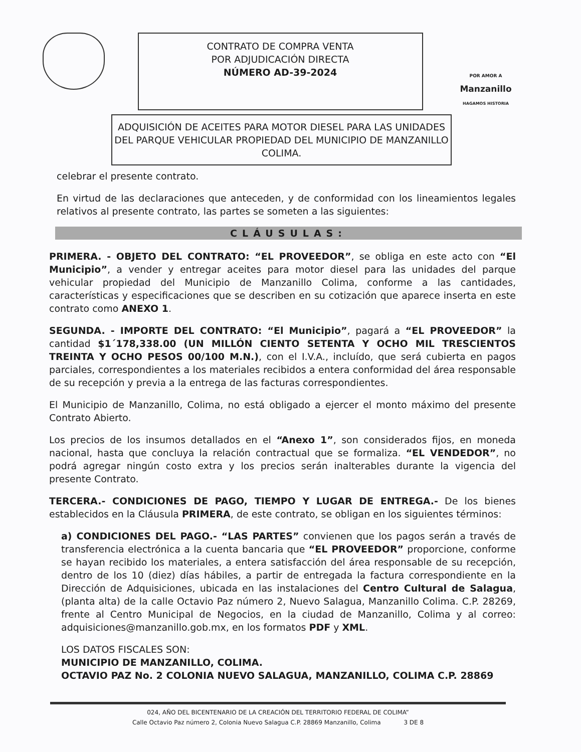CONTRATO DE COMPRA VENTA
POR ADJUDICACIÓN DIRECTA
NÚMERO AD-39-2024
POR AMOR A
Manzanillo
HAGAMOS HISTORIA
ADQUISICIÓN DE ACEITES PARA MOTOR DIESEL PARA LAS UNIDADES DEL PARQUE VEHICULAR PROPIEDAD DEL MUNICIPIO DE MANZANILLO COLIMA.
celebrar el presente contrato.
En virtud de las declaraciones que anteceden, y de conformidad con los lineamientos legales relativos al presente contrato, las partes se someten a las siguientes:
CLÁUSULAS:
PRIMERA. - OBJETO DEL CONTRATO: “EL PROVEEDOR”, se obliga en este acto con “El Municipio”, a vender y entregar aceites para motor diesel para las unidades del parque vehicular propiedad del Municipio de Manzanillo Colima, conforme a las cantidades, características y especificaciones que se describen en su cotización que aparece inserta en este contrato como ANEXO 1.
SEGUNDA. - IMPORTE DEL CONTRATO: “El Municipio”, pagará a “EL PROVEEDOR” la cantidad $1´178,338.00 (UN MILLÓN CIENTO SETENTA Y OCHO MIL TRESCIENTOS TREINTA Y OCHO PESOS 00/100 M.N.), con el I.V.A., incluído, que será cubierta en pagos parciales, correspondientes a los materiales recibidos a entera conformidad del área responsable de su recepción y previa a la entrega de las facturas correspondientes.
El Municipio de Manzanillo, Colima, no está obligado a ejercer el monto máximo del presente Contrato Abierto.
Los precios de los insumos detallados en el “Anexo 1”, son considerados fijos, en moneda nacional, hasta que concluya la relación contractual que se formaliza. “EL VENDEDOR”, no podrá agregar ningún costo extra y los precios serán inalterables durante la vigencia del presente Contrato.
TERCERA.- CONDICIONES DE PAGO, TIEMPO Y LUGAR DE ENTREGA.- De los bienes establecidos en la Cláusula PRIMERA, de este contrato, se obligan en los siguientes términos:
a) CONDICIONES DEL PAGO.- “LAS PARTES” convienen que los pagos serán a través de transferencia electrónica a la cuenta bancaria que “EL PROVEEDOR” proporcione, conforme se hayan recibido los materiales, a entera satisfacción del área responsable de su recepción, dentro de los 10 (diez) días hábiles, a partir de entregada la factura correspondiente en la Dirección de Adquisiciones, ubicada en las instalaciones del Centro Cultural de Salagua, (planta alta) de la calle Octavio Paz número 2, Nuevo Salagua, Manzanillo Colima. C.P. 28269, frente al Centro Municipal de Negocios, en la ciudad de Manzanillo, Colima y al correo: adquisiciones@manzanillo.gob.mx, en los formatos PDF y XML.
LOS DATOS FISCALES SON:
MUNICIPIO DE MANZANILLO, COLIMA.
OCTAVIO PAZ No. 2 COLONIA NUEVO SALAGUA, MANZANILLO, COLIMA C.P. 28869
024, AÑO DEL BICENTENARIO DE LA CREACIÓN DEL TERRITORIO FEDERAL DE COLIMA”
Calle Octavio Paz número 2, Colonia Nuevo Salagua C.P. 28869 Manzanillo, Colima 3 DE 8